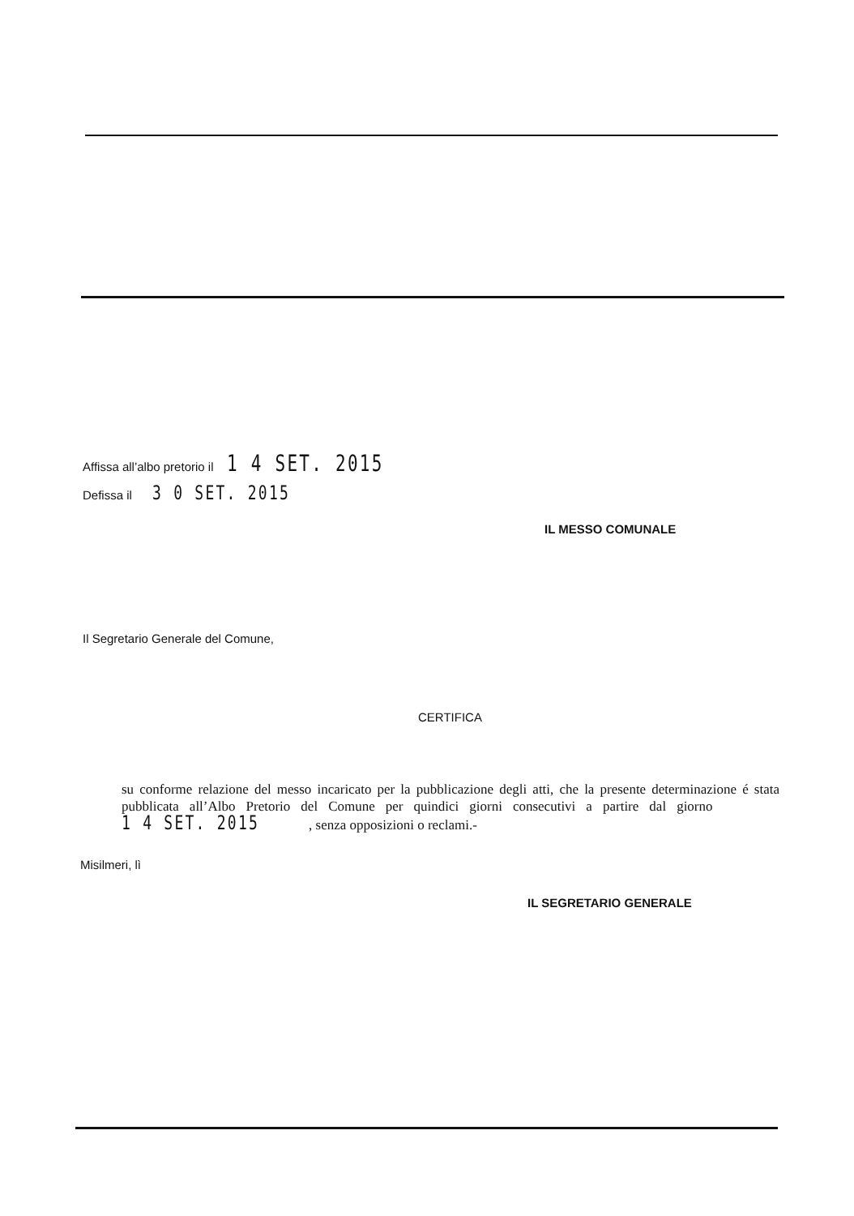Affissa all’albo pretorio il 1 4 SET. 2015
Defissa il 3 0 SET. 2015
IL MESSO COMUNALE
Il Segretario Generale del Comune,
CERTIFICA
su conforme relazione del messo incaricato per la pubblicazione degli atti, che la presente determinazione é stata pubblicata all’Albo Pretorio del Comune per quindici giorni consecutivi a partire dal giorno 1 4 SET. 2015 , senza opposizioni o reclami.-
Misilmeri, lì
IL SEGRETARIO GENERALE